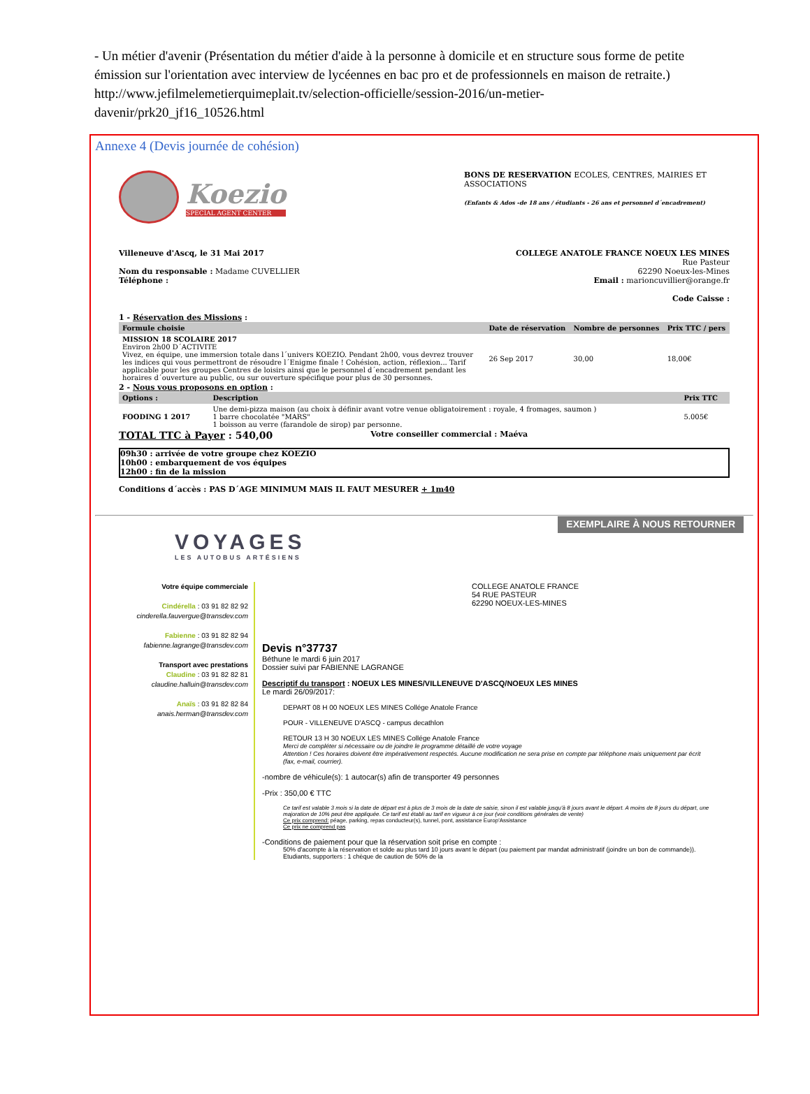- Un métier d'avenir (Présentation du métier d'aide à la personne à domicile et en structure sous forme de petite émission sur l'orientation avec interview de lycéennes en bac pro et de professionnels en maison de retraite.) http://www.jefilmelemetierquimeplait.tv/selection-officielle/session-2016/un-metier-davenir/prk20_jf16_10526.html
Annexe 4 (Devis journée de cohésion)
Koezio
SPECIAL AGENT CENTER
BONS DE RESERVATION ECOLES, CENTRES, MAIRIES ET ASSOCIATIONS
(Enfants & Ados -de 18 ans / étudiants - 26 ans et personnel d´encadrement)
Villeneuve d'Ascq, le 31 Mai 2017
Nom du responsable : Madame CUVELLIER
Téléphone :
COLLEGE ANATOLE FRANCE NOEUX LES MINES
Rue Pasteur
62290 Noeux-les-Mines
Email : marioncuvillier@orange.fr
Code Caisse :
1 - Réservation des Missions :
| Formule choisie | Date de réservation | Nombre de personnes | Prix TTC / pers |
| --- | --- | --- | --- |
| MISSION 18 SCOLAIRE 2017 Environ 2h00 D´ACTIVITE Vivez, en équipe, une immersion totale dans l´univers KOEZIO. Pendant 2h00, vous devrez trouver les indices qui vous permettront de résoudre l´Enigme finale ! Cohésion, action, réflexion... Tarif applicable pour les groupes Centres de loisirs ainsi que le personnel d´encadrement pendant les horaires d´ouverture au public, ou sur ouverture spécifique pour plus de 30 personnes. | 26 Sep 2017 | 30,00 | 18,00€ |
2 - Nous vous proposons en option :
| Options : | Description | Prix TTC |
| --- | --- | --- |
| FOODING 1 2017 | Une demi-pizza maison (au choix à définir avant votre venue obligatoirement : royale, 4 fromages, saumon ) 1 barre chocolatée "MARS" 1 boisson au verre (farandole de sirop) par personne. | 5.005€ |
TOTAL TTC à Payer : 540,00 Votre conseiller commercial : Maéva
09h30 : arrivée de votre groupe chez KOEZIO
10h00 : embarquement de vos équipes
12h00 : fin de la mission
Conditions d´accès : PAS D´AGE MINIMUM MAIS IL FAUT MESURER + 1m40
VOYAGES
LES AUTOBUS ARTÉSIENS
EXEMPLAIRE À NOUS RETOURNER
Votre équipe commerciale
Cindérella : 03 91 82 82 92
cinderella.fauvergue@transdev.com
Fabienne : 03 91 82 82 94
fabienne.lagrange@transdev.com
Transport avec prestations
Claudine : 03 91 82 82 81
claudine.halluin@transdev.com
Anaïs : 03 91 82 82 84
anais.herman@transdev.com
COLLEGE ANATOLE FRANCE
54 RUE PASTEUR
62290 NOEUX-LES-MINES
Devis n°37737
Béthune le mardi 6 juin 2017
Dossier suivi par FABIENNE LAGRANGE
Descriptif du transport : NOEUX LES MINES/VILLENEUVE D'ASCQ/NOEUX LES MINES
Le mardi 26/09/2017:
DEPART 08 H 00 NOEUX LES MINES Collége Anatole France
POUR - VILLENEUVE D'ASCQ - campus decathlon
RETOUR 13 H 30 NOEUX LES MINES Collége Anatole France
Merci de compléter si nécessaire ou de joindre le programme détaillé de votre voyage
Attention ! Ces horaires doivent être impérativement respectés. Aucune modification ne sera prise en compte par téléphone mais uniquement par écrit (fax, e-mail, courrier).
-nombre de véhicule(s): 1 autocar(s) afin de transporter 49 personnes
-Prix : 350,00 € TTC
Ce tarif est valable 3 mois si la date de départ est à plus de 3 mois de la date de saisie, sinon il est valable jusqu'à 8 jours avant le départ. A moins de 8 jours du départ, une majoration de 10% peut être appliquée. Ce tarif est établi au tarif en vigueur à ce jour (voir conditions générales de vente)
Ce prix comprend: péage, parking, repas conducteur(s), tunnel, pont, assistance Europ'Assistance
Ce prix ne comprend pas
-Conditions de paiement pour que la réservation soit prise en compte :
50% d'acompte à la réservation et solde au plus tard 10 jours avant le départ (ou paiement par mandat administratif (joindre un bon de commande)). Etudiants, supporters : 1 chèque de caution de 50% de la